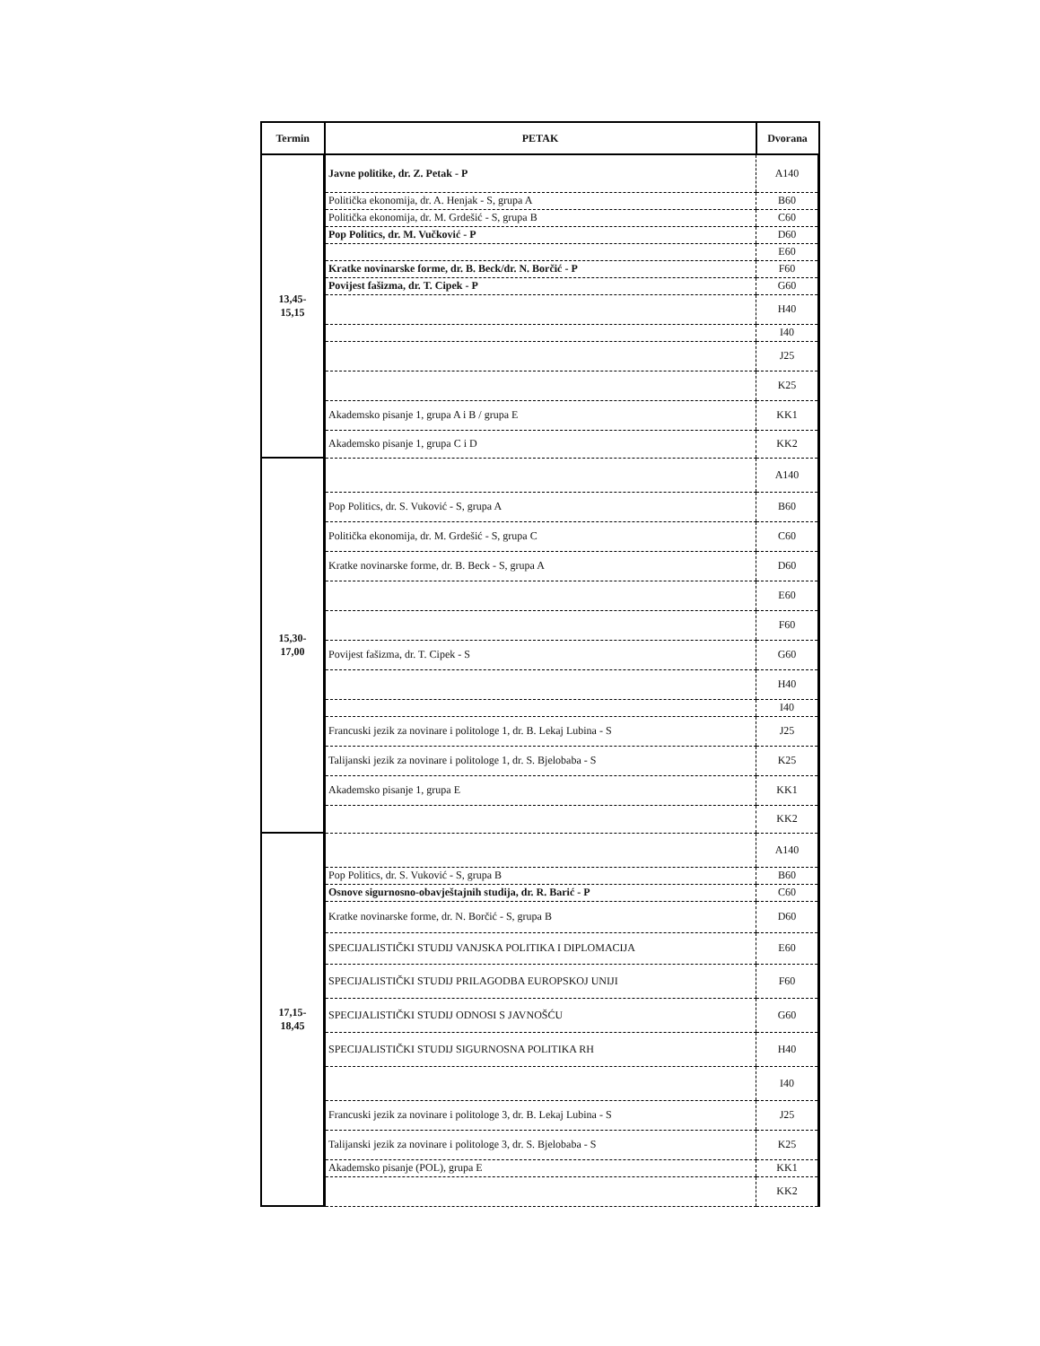| Termin | PETAK | Dvorana |
| --- | --- | --- |
| 13,45- 15,15 | Javne politike, dr. Z. Petak - P | A140 |
| | Politička ekonomija, dr. A. Henjak - S, grupa A | B60 |
| | Politička ekonomija, dr. M. Grdešić - S, grupa B | C60 |
| | Pop Politics, dr. M. Vučković - P | D60 |
| | | E60 |
| | Kratke novinarske forme, dr. B. Beck/dr. N. Borčić - P | F60 |
| | Povijest fašizma, dr. T. Cipek - P | G60 |
| | | H40 |
| | | I40 |
| | | J25 |
| | | K25 |
| | Akademsko pisanje 1, grupa A i B / grupa E | KK1 |
| | Akademsko pisanje 1, grupa C i D | KK2 |
| 15,30- 17,00 | | A140 |
| | Pop Politics, dr. S. Vuković - S, grupa A | B60 |
| | Politička ekonomija, dr. M. Grdešić - S, grupa C | C60 |
| | Kratke novinarske forme, dr. B. Beck - S, grupa A | D60 |
| | | E60 |
| | | F60 |
| | Povijest fašizma, dr. T. Cipek - S | G60 |
| | | H40 |
| | | I40 |
| | Francuski jezik za novinare i politologe 1, dr. B. Lekaj Lubina - S | J25 |
| | Talijanski jezik za novinare i politologe 1, dr. S. Bjelobaba - S | K25 |
| | Akademsko pisanje 1, grupa E | KK1 |
| | | KK2 |
| 17,15- 18,45 | | A140 |
| | Pop Politics, dr. S. Vuković - S, grupa B | B60 |
| | Osnove sigurnosno-obavještajnih studija, dr. R. Barić - P | C60 |
| | Kratke novinarske forme, dr. N. Borčić - S, grupa B | D60 |
| | SPECIJALISTIČKI STUDIJ VANJSKA POLITIKA I DIPLOMACIJA | E60 |
| | SPECIJALISTIČKI STUDIJ PRILAGODBA EUROPSKOJ UNIJI | F60 |
| | SPECIJALISTIČKI STUDIJ ODNOSI S JAVNOŠĆU | G60 |
| | SPECIJALISTIČKI STUDIJ SIGURNOSNA POLITIKA RH | H40 |
| | | I40 |
| | Francuski jezik za novinare i politologe 3, dr. B. Lekaj Lubina - S | J25 |
| | Talijanski jezik za novinare i politologe 3, dr. S. Bjelobaba - S | K25 |
| | Akademsko pisanje (POL), grupa E | KK1 |
| | | KK2 |